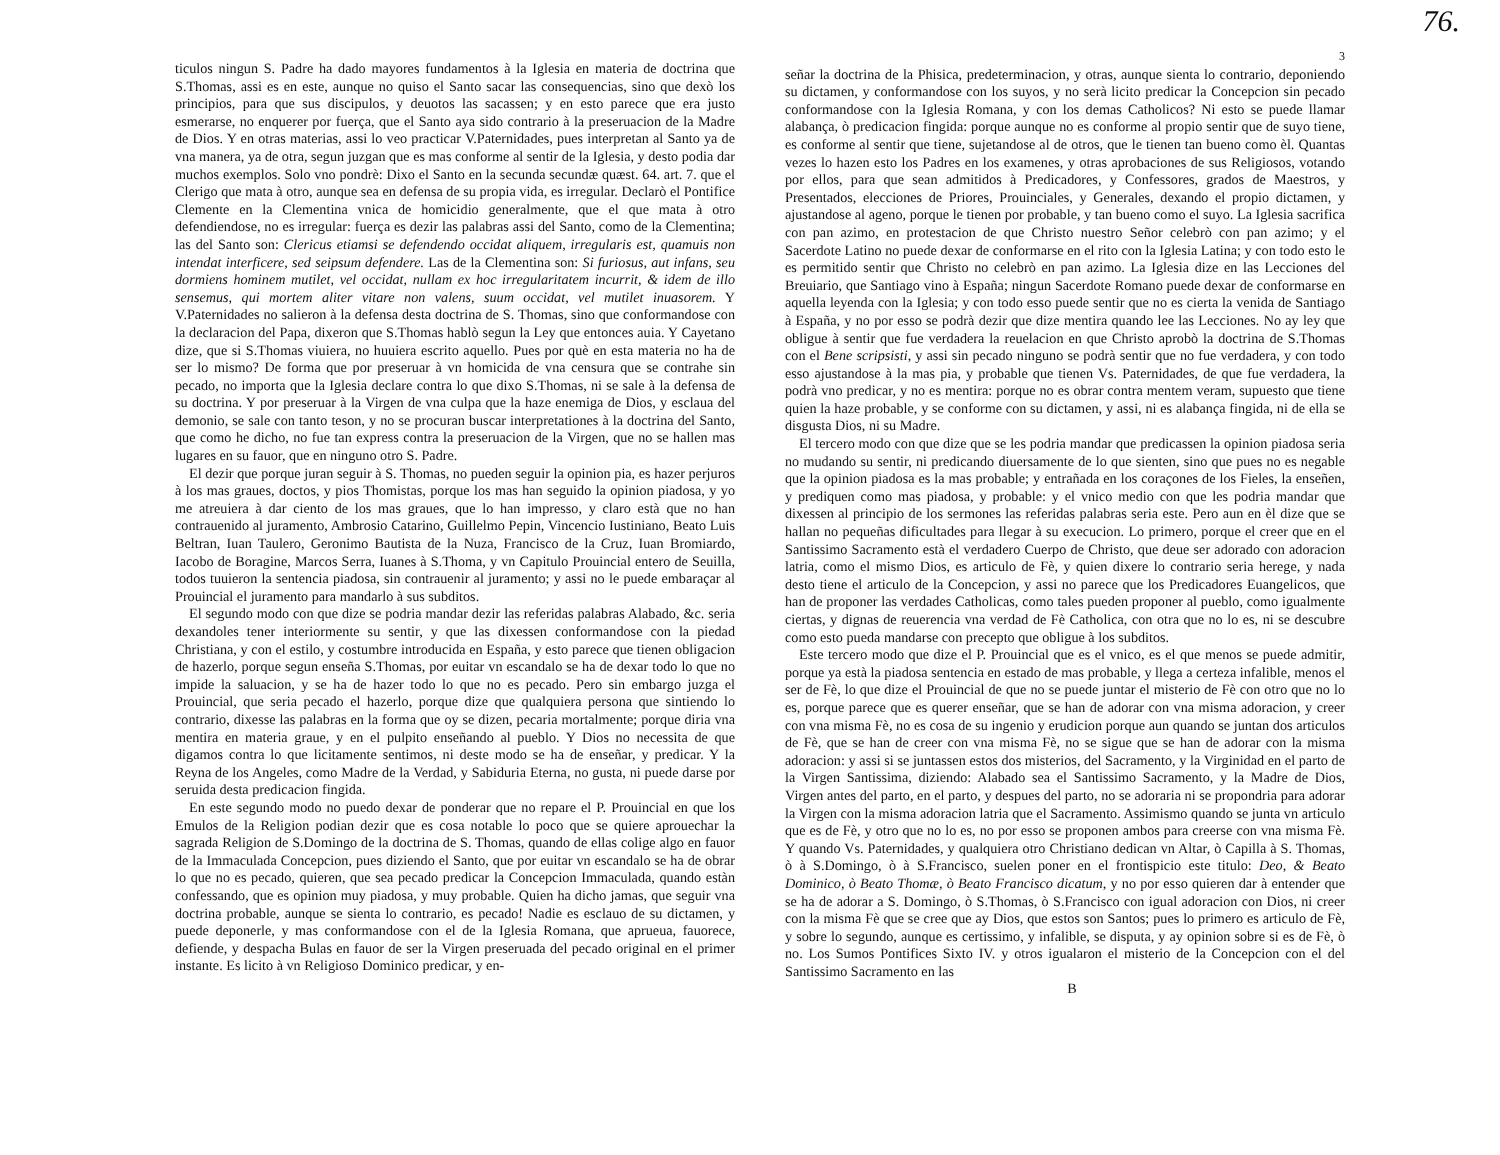76.
ticulos ningun S. Padre ha dado mayores fundamentos à la Iglesia en materia de doctrina que S.Thomas, assi es en este, aunque no quiso el Santo sacar las consequencias, sino que dexò los principios, para que sus discipulos, y deuotos las sacassen; y en esto parece que era justo esmerarse, no enquerer por fuerça, que el Santo aya sido contrario à la preseruacion de la Madre de Dios. Y en otras materias, assi lo veo practicar V.Paternidades, pues interpretan al Santo ya de vna manera, ya de otra, segun juzgan que es mas conforme al sentir de la Iglesia, y desto podia dar muchos exemplos. Solo vno pondrè: Dixo el Santo en la secunda secundæ quæst. 64. art. 7. que el Clerigo que mata à otro, aunque sea en defensa de su propia vida, es irregular. Declarò el Pontifice Clemente en la Clementina vnica de homicidio generalmente, que el que mata à otro defendiendose, no es irregular: fuerça es dezir las palabras assi del Santo, como de la Clementina; las del Santo son: Clericus etiamsi se defendendo occidat aliquem, irregularis est, quamuis non intendat interficere, sed seipsum defendere. Las de la Clementina son: Si furiosus, aut infans, seu dormiens hominem mutilet, vel occidat, nullam ex hoc irregularitatem incurrit, & idem de illo sensemus, qui mortem aliter vitare non valens, suum occidat, vel mutilet inuasorem. Y V.Paternidades no salieron à la defensa desta doctrina de S. Thomas, sino que conformandose con la declaracion del Papa, dixeron que S.Thomas hablò segun la Ley que entonces auia. Y Cayetano dize, que si S.Thomas viuiera, no huuiera escrito aquello. Pues por què en esta materia no ha de ser lo mismo? De forma que por preseruar à vn homicida de vna censura que se contrahe sin pecado, no importa que la Iglesia declare contra lo que dixo S.Thomas, ni se sale à la defensa de su doctrina. Y por preseruar à la Virgen de vna culpa que la haze enemiga de Dios, y esclaua del demonio, se sale con tanto teson, y no se procuran buscar interpretationes à la doctrina del Santo, que como he dicho, no fue tan express contra la preseruacion de la Virgen, que no se hallen mas lugares en su fauor, que en ninguno otro S. Padre.
El dezir que porque juran seguir à S. Thomas, no pueden seguir la opinion pia, es hazer perjuros à los mas graues, doctos, y pios Thomistas, porque los mas han seguido la opinion piadosa, y yo me atreuiera à dar ciento de los mas graues, que lo han impresso, y claro està que no han contrauenido al juramento, Ambrosio Catarino, Guillelmo Pepin, Vincencio Iustiniano, Beato Luis Beltran, Iuan Taulero, Geronimo Bautista de la Nuza, Francisco de la Cruz, Iuan Bromiardo, Iacobo de Boragine, Marcos Serra, Iuanes à S.Thoma, y vn Capitulo Prouincial entero de Seuilla, todos tuuieron la sentencia piadosa, sin contrauenir al juramento; y assi no le puede embaraçar al Prouincial el juramento para mandarlo à sus subditos.
El segundo modo con que dize se podria mandar dezir las referidas palabras Alabado, &c. seria dexandoles tener interiormente su sentir, y que las dixessen conformandose con la piedad Christiana, y con el estilo, y costumbre introducida en España, y esto parece que tienen obligacion de hazerlo, porque segun enseña S.Thomas, por euitar vn escandalo se ha de dexar todo lo que no impide la saluacion, y se ha de hazer todo lo que no es pecado. Pero sin embargo juzga el Prouincial, que seria pecado el hazerlo, porque dize que qualquiera persona que sintiendo lo contrario, dixesse las palabras en la forma que oy se dizen, pecaria mortalmente; porque diria vna mentira en materia graue, y en el pulpito enseñando al pueblo. Y Dios no necessita de que digamos contra lo que licitamente sentimos, ni deste modo se ha de enseñar, y predicar. Y la Reyna de los Angeles, como Madre de la Verdad, y Sabiduria Eterna, no gusta, ni puede darse por seruida desta predicacion fingida.
En este segundo modo no puedo dexar de ponderar que no repare el P. Prouincial en que los Emulos de la Religion podian dezir que es cosa notable lo poco que se quiere aprouechar la sagrada Religion de S.Domingo de la doctrina de S. Thomas, quando de ellas colige algo en fauor de la Immaculada Concepcion, pues diziendo el Santo, que por euitar vn escandalo se ha de obrar lo que no es pecado, quieren, que sea pecado predicar la Concepcion Immaculada, quando estàn confessando, que es opinion muy piadosa, y muy probable. Quien ha dicho jamas, que seguir vna doctrina probable, aunque se sienta lo contrario, es pecado! Nadie es esclauo de su dictamen, y puede deponerle, y mas conformandose con el de la Iglesia Romana, que aprueua, fauorece, defiende, y despacha Bulas en fauor de ser la Virgen preseruada del pecado original en el primer instante. Es licito à vn Religioso Dominico predicar, y en-
3
señar la doctrina de la Phisica, predeterminacion, y otras, aunque sienta lo contrario, deponiendo su dictamen, y conformandose con los suyos, y no serà licito predicar la Concepcion sin pecado conformandose con la Iglesia Romana, y con los demas Catholicos? Ni esto se puede llamar alabança, ò predicacion fingida: porque aunque no es conforme al propio sentir que de suyo tiene, es conforme al sentir que tiene, sujetandose al de otros, que le tienen tan bueno como èl. Quantas vezes lo hazen esto los Padres en los examenes, y otras aprobaciones de sus Religiosos, votando por ellos, para que sean admitidos à Predicadores, y Confessores, grados de Maestros, y Presentados, elecciones de Priores, Prouinciales, y Generales, dexando el propio dictamen, y ajustandose al ageno, porque le tienen por probable, y tan bueno como el suyo. La Iglesia sacrifica con pan azimo, en protestacion de que Christo nuestro Señor celebrò con pan azimo; y el Sacerdote Latino no puede dexar de conformarse en el rito con la Iglesia Latina; y con todo esto le es permitido sentir que Christo no celebrò en pan azimo. La Iglesia dize en las Lecciones del Breuiario, que Santiago vino à España; ningun Sacerdote Romano puede dexar de conformarse en aquella leyenda con la Iglesia; y con todo esso puede sentir que no es cierta la venida de Santiago à España, y no por esso se podrà dezir que dize mentira quando lee las Lecciones. No ay ley que obligue à sentir que fue verdadera la reuelacion en que Christo aprobò la doctrina de S.Thomas con el Bene scripsisti, y assi sin pecado ninguno se podrà sentir que no fue verdadera, y con todo esso ajustandose à la mas pia, y probable que tienen Vs. Paternidades, de que fue verdadera, la podrà vno predicar, y no es mentira: porque no es obrar contra mentem veram, supuesto que tiene quien la haze probable, y se conforme con su dictamen, y assi, ni es alabança fingida, ni de ella se disgusta Dios, ni su Madre.
El tercero modo con que dize que se les podria mandar que predicassen la opinion piadosa seria no mudando su sentir, ni predicando diuersamente de lo que sienten, sino que pues no es negable que la opinion piadosa es la mas probable; y entrañada en los coraçones de los Fieles, la enseñen, y prediquen como mas piadosa, y probable: y el vnico medio con que les podria mandar que dixessen al principio de los sermones las referidas palabras seria este. Pero aun en èl dize que se hallan no pequeñas dificultades para llegar à su execucion. Lo primero, porque el creer que en el Santissimo Sacramento està el verdadero Cuerpo de Christo, que deue ser adorado con adoracion latria, como el mismo Dios, es articulo de Fè, y quien dixere lo contrario seria herege, y nada desto tiene el articulo de la Concepcion, y assi no parece que los Predicadores Euangelicos, que han de proponer las verdades Catholicas, como tales pueden proponer al pueblo, como igualmente ciertas, y dignas de reuerencia vna verdad de Fè Catholica, con otra que no lo es, ni se descubre como esto pueda mandarse con precepto que obligue à los subditos.
Este tercero modo que dize el P. Prouincial que es el vnico, es el que menos se puede admitir, porque ya està la piadosa sentencia en estado de mas probable, y llega a certeza infalible, menos el ser de Fè, lo que dize el Prouincial de que no se puede juntar el misterio de Fè con otro que no lo es, porque parece que es querer enseñar, que se han de adorar con vna misma adoracion, y creer con vna misma Fè, no es cosa de su ingenio y erudicion porque aun quando se juntan dos articulos de Fè, que se han de creer con vna misma Fè, no se sigue que se han de adorar con la misma adoracion: y assi si se juntassen estos dos misterios, del Sacramento, y la Virginidad en el parto de la Virgen Santissima, diziendo: Alabado sea el Santissimo Sacramento, y la Madre de Dios, Virgen antes del parto, en el parto, y despues del parto, no se adoraria ni se propondria para adorar la Virgen con la misma adoracion latria que el Sacramento. Assimismo quando se junta vn articulo que es de Fè, y otro que no lo es, no por esso se proponen ambos para creerse con vna misma Fè. Y quando Vs. Paternidades, y qualquiera otro Christiano dedican vn Altar, ò Capilla à S. Thomas, ò à S.Domingo, ò à S.Francisco, suelen poner en el frontispicio este titulo: Deo, & Beato Dominico, ò Beato Thomæ, ò Beato Francisco dicatum, y no por esso quieren dar à entender que se ha de adorar a S. Domingo, ò S.Thomas, ò S.Francisco con igual adoracion con Dios, ni creer con la misma Fè que se cree que ay Dios, que estos son Santos; pues lo primero es articulo de Fè, y sobre lo segundo, aunque es certissimo, y infalible, se disputa, y ay opinion sobre si es de Fè, ò no. Los Sumos Pontifices Sixto IV. y otros igualaron el misterio de la Concepcion con el del Santissimo Sacramento en las
B